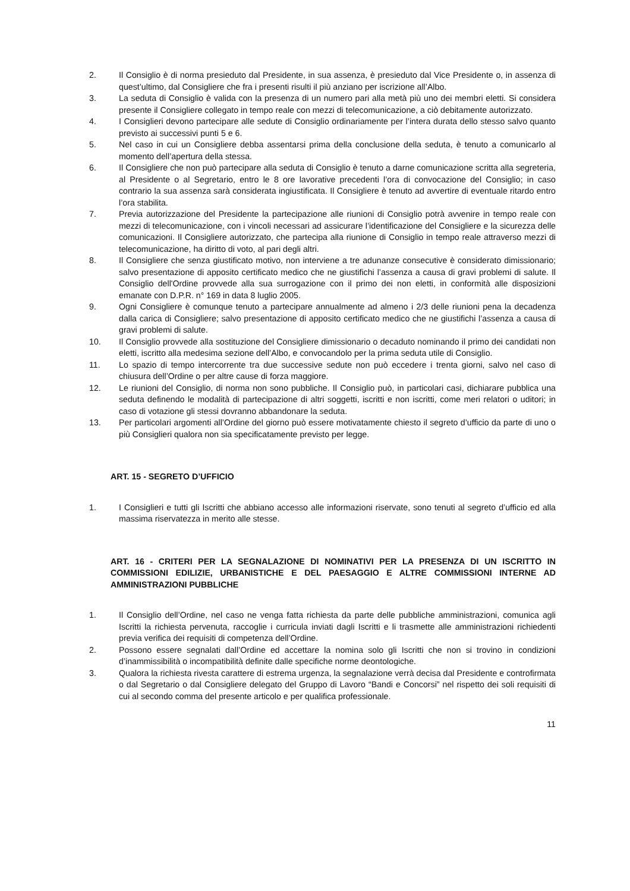2. Il Consiglio è di norma presieduto dal Presidente, in sua assenza, è presieduto dal Vice Presidente o, in assenza di quest’ultimo, dal Consigliere che fra i presenti risulti il più anziano per iscrizione all’Albo.
3. La seduta di Consiglio è valida con la presenza di un numero pari alla metà più uno dei membri eletti. Si considera presente il Consigliere collegato in tempo reale con mezzi di telecomunicazione, a ciò debitamente autorizzato.
4. I Consiglieri devono partecipare alle sedute di Consiglio ordinariamente per l’intera durata dello stesso salvo quanto previsto ai successivi punti 5 e 6.
5. Nel caso in cui un Consigliere debba assentarsi prima della conclusione della seduta, è tenuto a comunicarlo al momento dell’apertura della stessa.
6. Il Consigliere che non può partecipare alla seduta di Consiglio è tenuto a darne comunicazione scritta alla segreteria, al Presidente o al Segretario, entro le 8 ore lavorative precedenti l’ora di convocazione del Consiglio; in caso contrario la sua assenza sarà considerata ingiustificata. Il Consigliere è tenuto ad avvertire di eventuale ritardo entro l’ora stabilita.
7. Previa autorizzazione del Presidente la partecipazione alle riunioni di Consiglio potrà avvenire in tempo reale con mezzi di telecomunicazione, con i vincoli necessari ad assicurare l’identificazione del Consigliere e la sicurezza delle comunicazioni. Il Consigliere autorizzato, che partecipa alla riunione di Consiglio in tempo reale attraverso mezzi di telecomunicazione, ha diritto di voto, al pari degli altri.
8. Il Consigliere che senza giustificato motivo, non interviene a tre adunanze consecutive è considerato dimissionario; salvo presentazione di apposito certificato medico che ne giustifichi l’assenza a causa di gravi problemi di salute. Il Consiglio dell'Ordine provvede alla sua surrogazione con il primo dei non eletti, in conformità alle disposizioni emanate con D.P.R. n° 169 in data 8 luglio 2005.
9. Ogni Consigliere è comunque tenuto a partecipare annualmente ad almeno i 2/3 delle riunioni pena la decadenza dalla carica di Consigliere; salvo presentazione di apposito certificato medico che ne giustifichi l’assenza a causa di gravi problemi di salute.
10. Il Consiglio provvede alla sostituzione del Consigliere dimissionario o decaduto nominando il primo dei candidati non eletti, iscritto alla medesima sezione dell’Albo, e convocandolo per la prima seduta utile di Consiglio.
11. Lo spazio di tempo intercorrente tra due successive sedute non può eccedere i trenta giorni, salvo nel caso di chiusura dell’Ordine o per altre cause di forza maggiore.
12. Le riunioni del Consiglio, di norma non sono pubbliche. Il Consiglio può, in particolari casi, dichiarare pubblica una seduta definendo le modalità di partecipazione di altri soggetti, iscritti e non iscritti, come meri relatori o uditori; in caso di votazione gli stessi dovranno abbandonare la seduta.
13. Per particolari argomenti all’Ordine del giorno può essere motivatamente chiesto il segreto d’ufficio da parte di uno o più Consiglieri qualora non sia specificatamente previsto per legge.
ART. 15 - SEGRETO D’UFFICIO
1. I Consiglieri e tutti gli Iscritti che abbiano accesso alle informazioni riservate, sono tenuti al segreto d’ufficio ed alla massima riservatezza in merito alle stesse.
ART. 16 - CRITERI PER LA SEGNALAZIONE DI NOMINATIVI PER LA PRESENZA DI UN ISCRITTO IN COMMISSIONI EDILIZIE, URBANISTICHE E DEL PAESAGGIO E ALTRE COMMISSIONI INTERNE AD AMMINISTRAZIONI PUBBLICHE
1. Il Consiglio dell’Ordine, nel caso ne venga fatta richiesta da parte delle pubbliche amministrazioni, comunica agli Iscritti la richiesta pervenuta, raccoglie i curricula inviati dagli Iscritti e li trasmette alle amministrazioni richiedenti previa verifica dei requisiti di competenza dell’Ordine.
2. Possono essere segnalati dall’Ordine ed accettare la nomina solo gli Iscritti che non si trovino in condizioni d’inammissibilità o incompatibilità definite dalle specifiche norme deontologiche.
3. Qualora la richiesta rivesta carattere di estrema urgenza, la segnalazione verrà decisa dal Presidente e controfirmata o dal Segretario o dal Consigliere delegato del Gruppo di Lavoro “Bandi e Concorsi” nel rispetto dei soli requisiti di cui al secondo comma del presente articolo e per qualifica professionale.
11